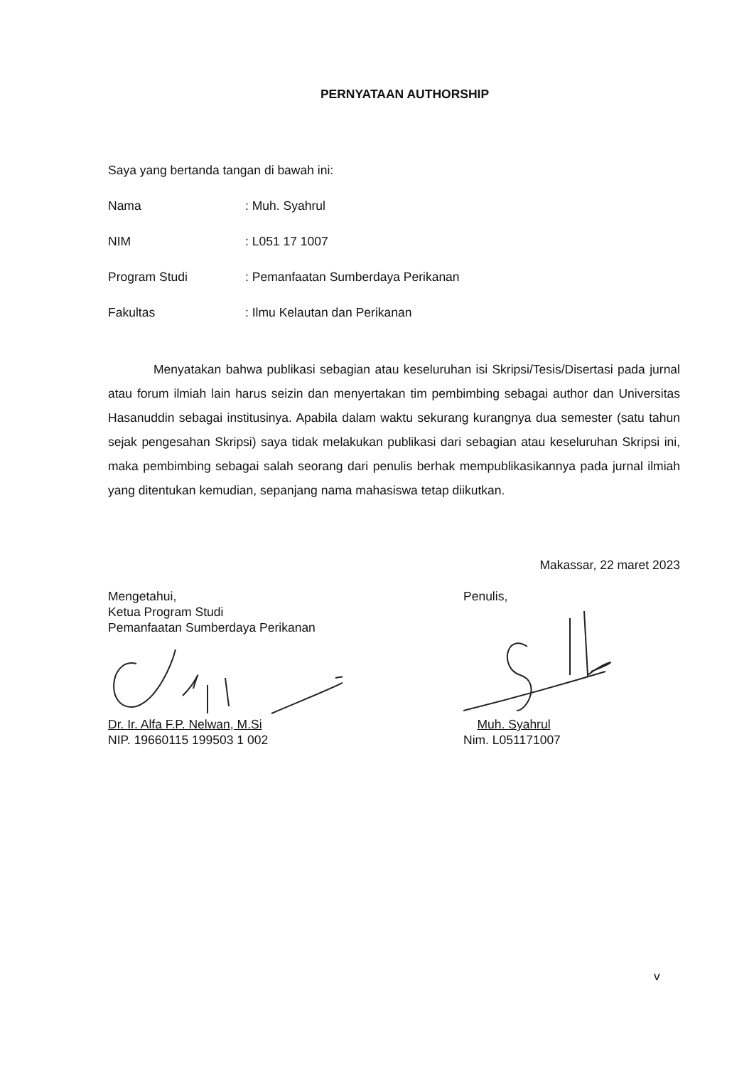PERNYATAAN AUTHORSHIP
Saya yang bertanda tangan di bawah ini:
Nama: Muh. Syahrul
NIM: L051 17 1007
Program Studi: Pemanfaatan Sumberdaya Perikanan
Fakultas: Ilmu Kelautan dan Perikanan
Menyatakan bahwa publikasi sebagian atau keseluruhan isi Skripsi/Tesis/Disertasi pada jurnal atau forum ilmiah lain harus seizin dan menyertakan tim pembimbing sebagai author dan Universitas Hasanuddin sebagai institusinya. Apabila dalam waktu sekurang kurangnya dua semester (satu tahun sejak pengesahan Skripsi) saya tidak melakukan publikasi dari sebagian atau keseluruhan Skripsi ini, maka pembimbing sebagai salah seorang dari penulis berhak mempublikasikannya pada jurnal ilmiah yang ditentukan kemudian, sepanjang nama mahasiswa tetap diikutkan.
Makassar, 22 maret 2023
Mengetahui,
Ketua Program Studi
Pemanfaatan Sumberdaya Perikanan
Dr. Ir. Alfa F.P. Nelwan, M.Si
NIP. 19660115 199503 1 002
Penulis,
Muh. Syahrul
Nim. L051171007
v